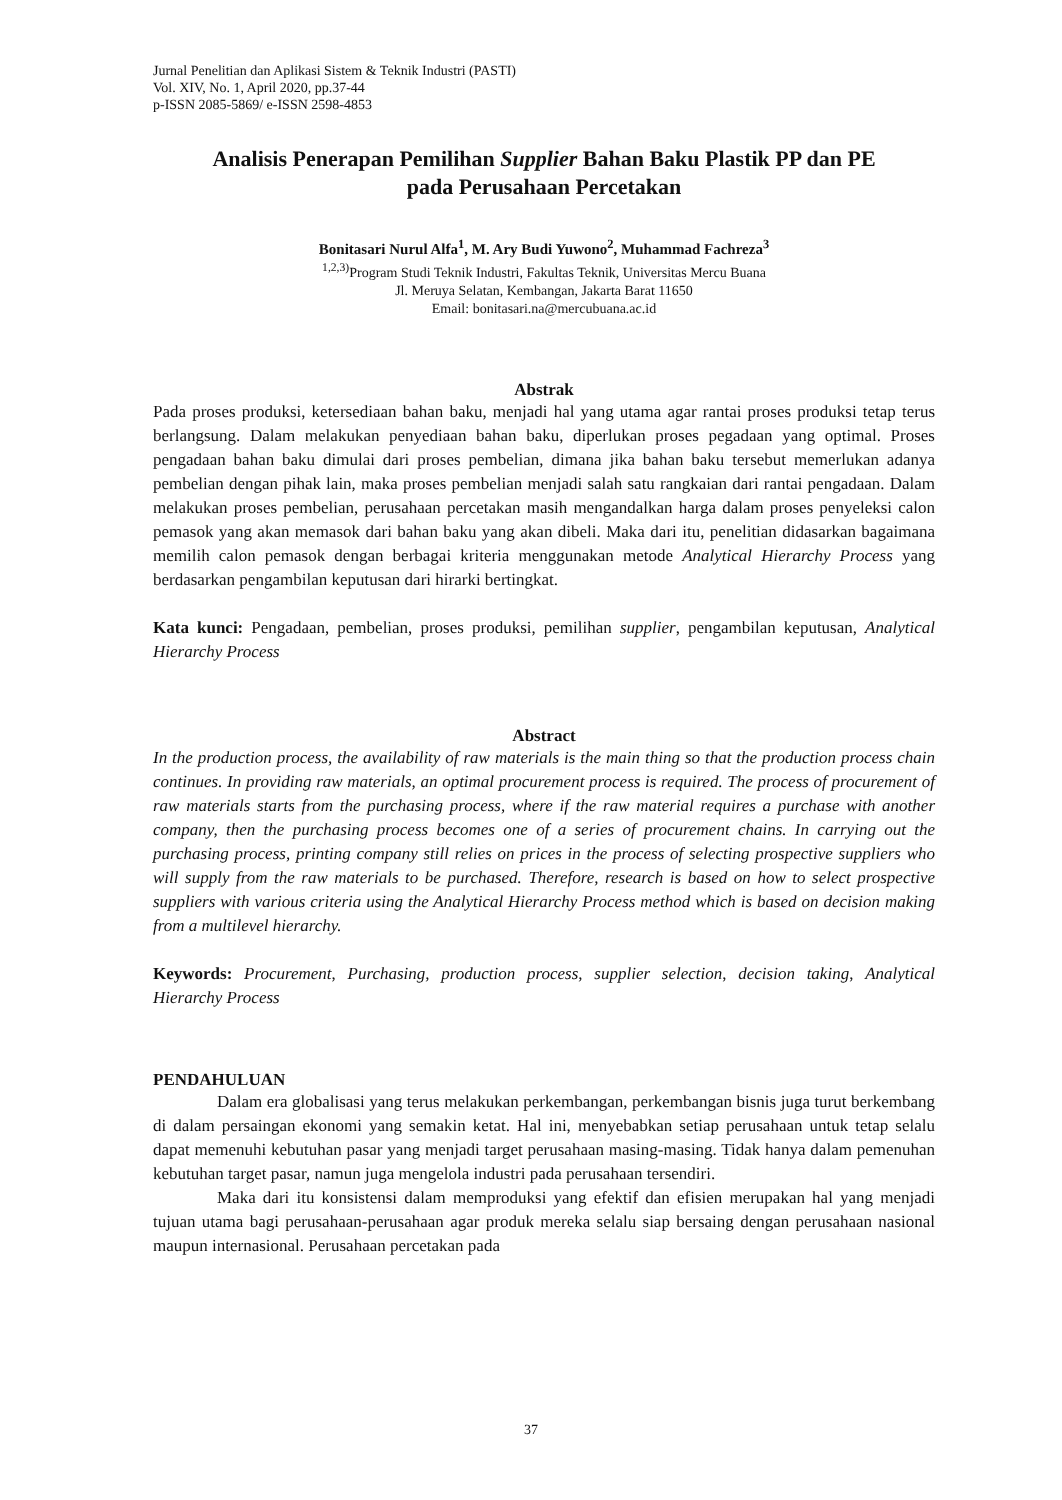Jurnal Penelitian dan Aplikasi Sistem & Teknik Industri (PASTI)
Vol. XIV, No. 1, April 2020, pp.37-44
p-ISSN 2085-5869/ e-ISSN 2598-4853
Analisis Penerapan Pemilihan Supplier Bahan Baku Plastik PP dan PE
pada Perusahaan Percetakan
Bonitasari Nurul Alfa<sup>1</sup>, M. Ary Budi Yuwono<sup>2</sup>, Muhammad Fachreza<sup>3</sup>
<sup>1,2,3)</sup>Program Studi Teknik Industri, Fakultas Teknik, Universitas Mercu Buana
Jl. Meruya Selatan, Kembangan, Jakarta Barat 11650
Email: bonitasari.na@mercubuana.ac.id
Abstrak
Pada proses produksi, ketersediaan bahan baku, menjadi hal yang utama agar rantai proses produksi tetap terus berlangsung. Dalam melakukan penyediaan bahan baku, diperlukan proses pegadaan yang optimal. Proses pengadaan bahan baku dimulai dari proses pembelian, dimana jika bahan baku tersebut memerlukan adanya pembelian dengan pihak lain, maka proses pembelian menjadi salah satu rangkaian dari rantai pengadaan. Dalam melakukan proses pembelian, perusahaan percetakan masih mengandalkan harga dalam proses penyeleksi calon pemasok yang akan memasok dari bahan baku yang akan dibeli. Maka dari itu, penelitian didasarkan bagaimana memilih calon pemasok dengan berbagai kriteria menggunakan metode Analytical Hierarchy Process yang berdasarkan pengambilan keputusan dari hirarki bertingkat.
Kata kunci: Pengadaan, pembelian, proses produksi, pemilihan supplier, pengambilan keputusan, Analytical Hierarchy Process
Abstract
In the production process, the availability of raw materials is the main thing so that the production process chain continues. In providing raw materials, an optimal procurement process is required. The process of procurement of raw materials starts from the purchasing process, where if the raw material requires a purchase with another company, then the purchasing process becomes one of a series of procurement chains. In carrying out the purchasing process, printing company still relies on prices in the process of selecting prospective suppliers who will supply from the raw materials to be purchased. Therefore, research is based on how to select prospective suppliers with various criteria using the Analytical Hierarchy Process method which is based on decision making from a multilevel hierarchy.
Keywords: Procurement, Purchasing, production process, supplier selection, decision taking, Analytical Hierarchy Process
PENDAHULUAN
Dalam era globalisasi yang terus melakukan perkembangan, perkembangan bisnis juga turut berkembang di dalam persaingan ekonomi yang semakin ketat. Hal ini, menyebabkan setiap perusahaan untuk tetap selalu dapat memenuhi kebutuhan pasar yang menjadi target perusahaan masing-masing. Tidak hanya dalam pemenuhan kebutuhan target pasar, namun juga mengelola industri pada perusahaan tersendiri.
Maka dari itu konsistensi dalam memproduksi yang efektif dan efisien merupakan hal yang menjadi tujuan utama bagi perusahaan-perusahaan agar produk mereka selalu siap bersaing dengan perusahaan nasional maupun internasional. Perusahaan percetakan pada
37